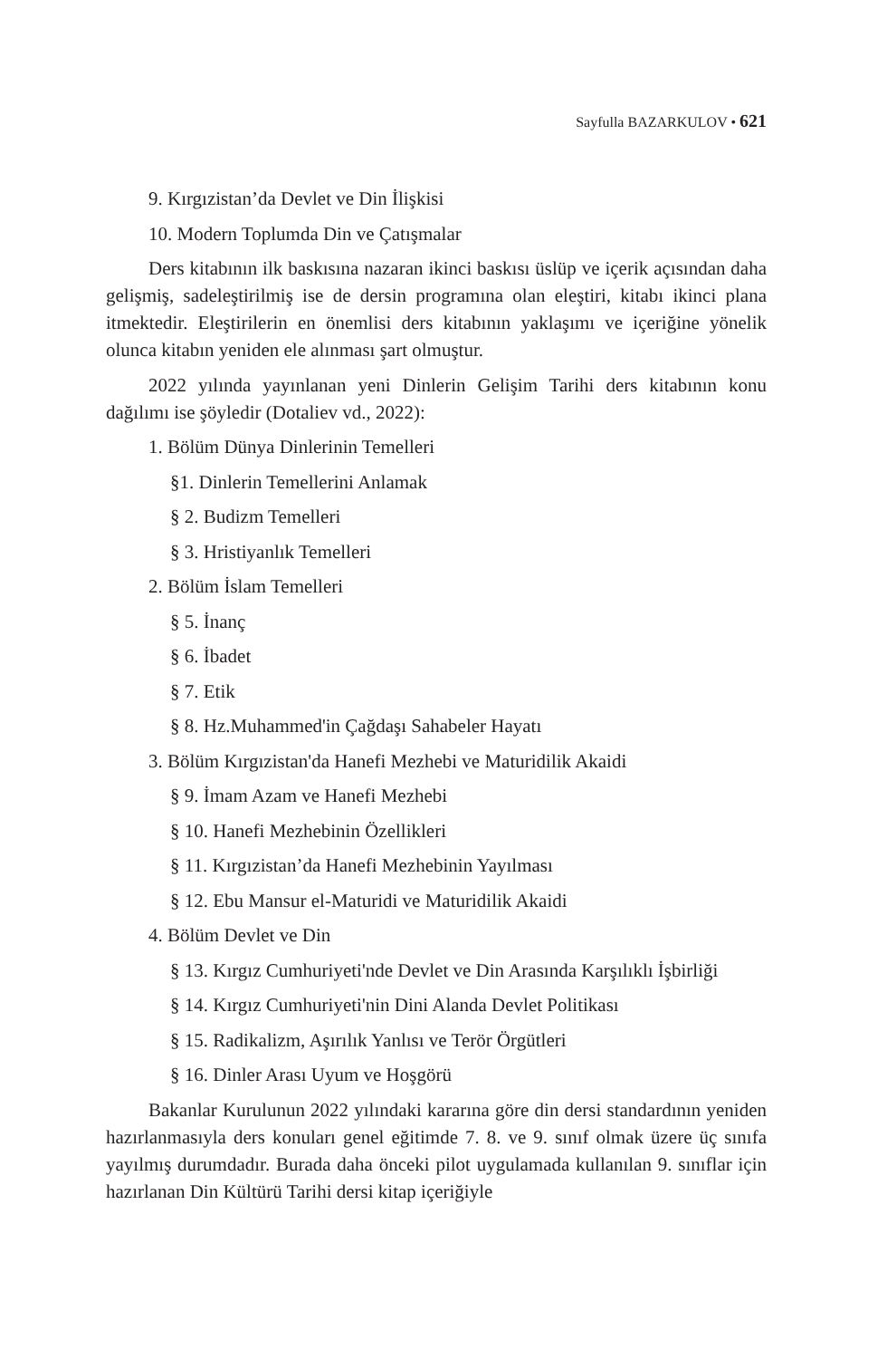Sayfulla BAZARKULOV • 621
9. Kırgızistan’da Devlet ve Din İlişkisi
10. Modern Toplumda Din ve Çatışmalar
Ders kitabının ilk baskısına nazaran ikinci baskısı üslüp ve içerik açısından daha gelişmiş, sadeleştirilmiş ise de dersin programına olan eleştiri, kitabı ikinci plana itmektedir. Eleştirilerin en önemlisi ders kitabının yaklaşımı ve içeriğine yönelik olunca kitabın yeniden ele alınması şart olmuştur.
2022 yılında yayınlanan yeni Dinlerin Gelişim Tarihi ders kitabının konu dağılımı ise şöyledir (Dotaliev vd., 2022):
1. Bölüm Dünya Dinlerinin Temelleri
§1. Dinlerin Temellerini Anlamak
§ 2. Budizm Temelleri
§ 3. Hristiyanlık Temelleri
2. Bölüm İslam Temelleri
§ 5. İnanç
§ 6. İbadet
§ 7. Etik
§ 8. Hz.Muhammed'in Çağdaşı Sahabeler Hayatı
3. Bölüm Kırgızistan'da Hanefi Mezhebi ve Maturidilik Akaidi
§ 9. İmam Azam ve Hanefi Mezhebi
§ 10. Hanefi Mezhebinin Özellikleri
§ 11. Kırgızistan’da Hanefi Mezhebinin Yayılması
§ 12. Ebu Mansur el-Maturidi ve Maturidilik Akaidi
4. Bölüm Devlet ve Din
§ 13. Kırgız Cumhuriyeti'nde Devlet ve Din Arasında Karşılıklı İşbirliği
§ 14. Kırgız Cumhuriyeti'nin Dini Alanda Devlet Politikası
§ 15. Radikalizm, Aşırılık Yanlısı ve Terör Örgütleri
§ 16. Dinler Arası Uyum ve Hoşgörü
Bakanlar Kurulunun 2022 yılındaki kararına göre din dersi standardının yeniden hazırlanmasıyla ders konuları genel eğitimde 7. 8. ve 9. sınıf olmak üzere üç sınıfa yayılmış durumdadır. Burada daha önceki pilot uygulamada kullanılan 9. sınıflar için hazırlanan Din Kültürü Tarihi dersi kitap içeriğiyle